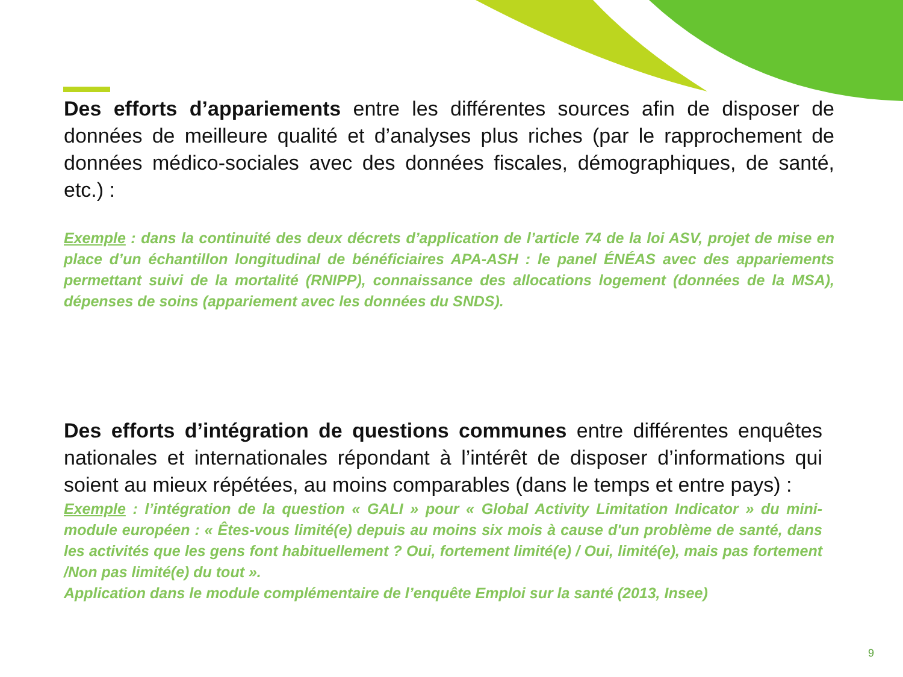Des efforts d’appariements entre les différentes sources afin de disposer de données de meilleure qualité et d’analyses plus riches (par le rapprochement de données médico-sociales avec des données fiscales, démographiques, de santé, etc.) :
Exemple : dans la continuité des deux décrets d’application de l’article 74 de la loi ASV, projet de mise en place d’un échantillon longitudinal de bénéficiaires APA-ASH : le panel ÉNÉAS avec des appariements permettant suivi de la mortalité (RNIPP), connaissance des allocations logement (données de la MSA), dépenses de soins (appariement avec les données du SNDS).
Des efforts d’intégration de questions communes entre différentes enquêtes nationales et internationales répondant à l’intérêt de disposer d’informations qui soient au mieux répétées, au moins comparables (dans le temps et entre pays) :
Exemple : l’intégration de la question « GALI » pour « Global Activity Limitation Indicator » du mini-module européen : « Êtes-vous limité(e) depuis au moins six mois à cause d'un problème de santé, dans les activités que les gens font habituellement ? Oui, fortement limité(e) / Oui, limité(e), mais pas fortement /Non pas limité(e) du tout ».
Application dans le module complémentaire de l’enquête Emploi sur la santé (2013, Insee)
9